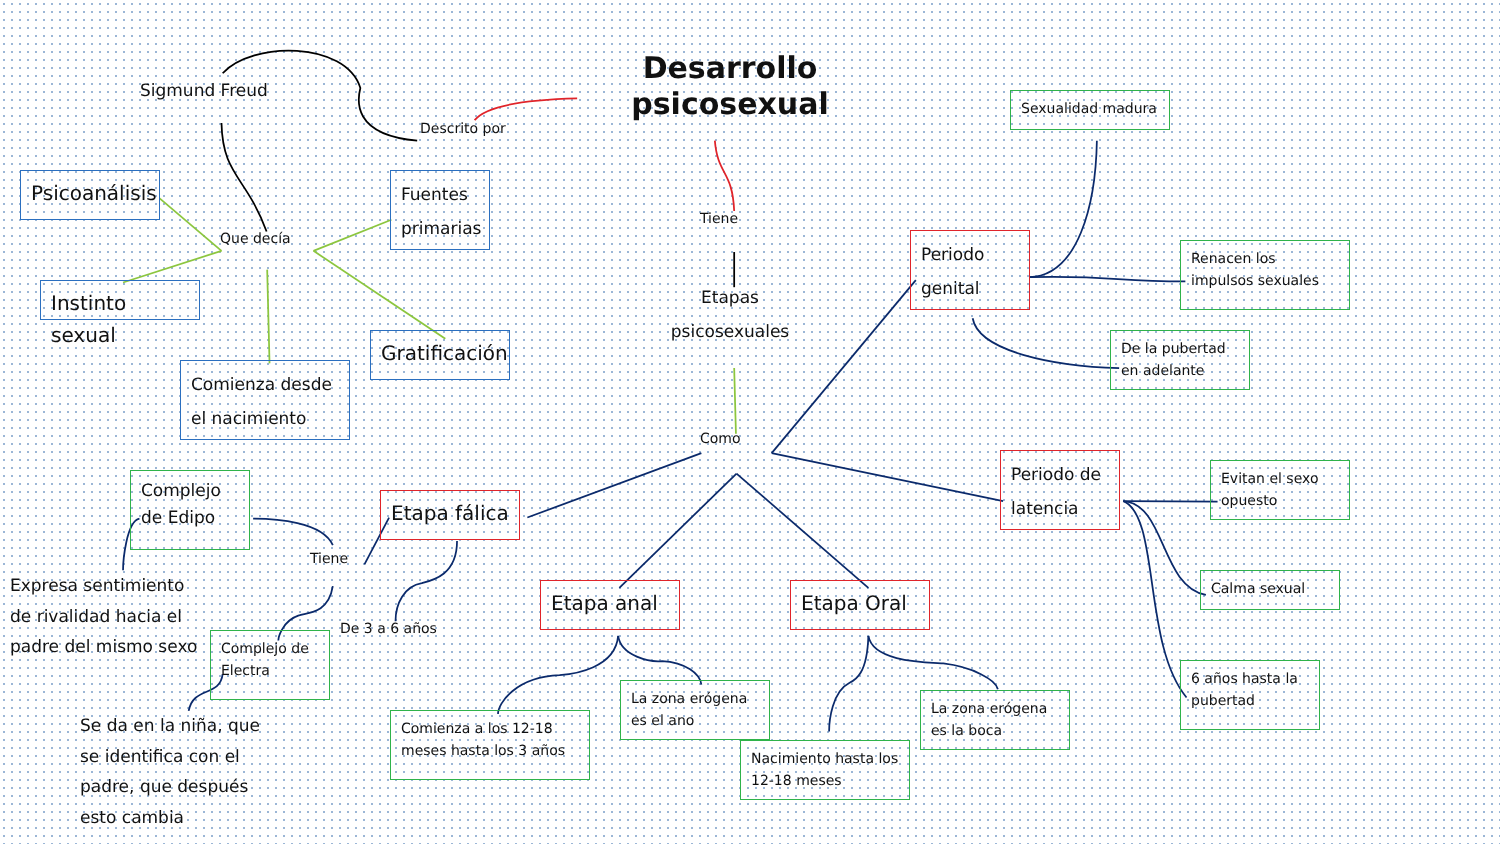Desarrollo psicosexual
Tiene
Etapas psicosexuales
Como
Descrito por
Sigmund Freud
Que decía
Psicoanálisis
Fuentes primarias
Instinto sexual
Comienza desde el nacimiento
Gratificación
Periodo genital
Sexualidad madura
Renacen los impulsos sexuales
De la pubertad en adelante
Periodo de latencia
Evitan el sexo opuesto
Calma sexual
6 años hasta la pubertad
Etapa fálica
Complejo de Edipo
Tiene
Expresa sentimiento de rivalidad hacia el padre del mismo sexo
Complejo de Electra
De 3 a 6 años
Se da en la niña, que se identifica con el padre, que después esto cambia
Etapa anal
Etapa Oral
Comienza a los 12-18 meses hasta los 3 años
La zona erógena es el ano
Nacimiento hasta los 12-18 meses
La zona erógena es la boca